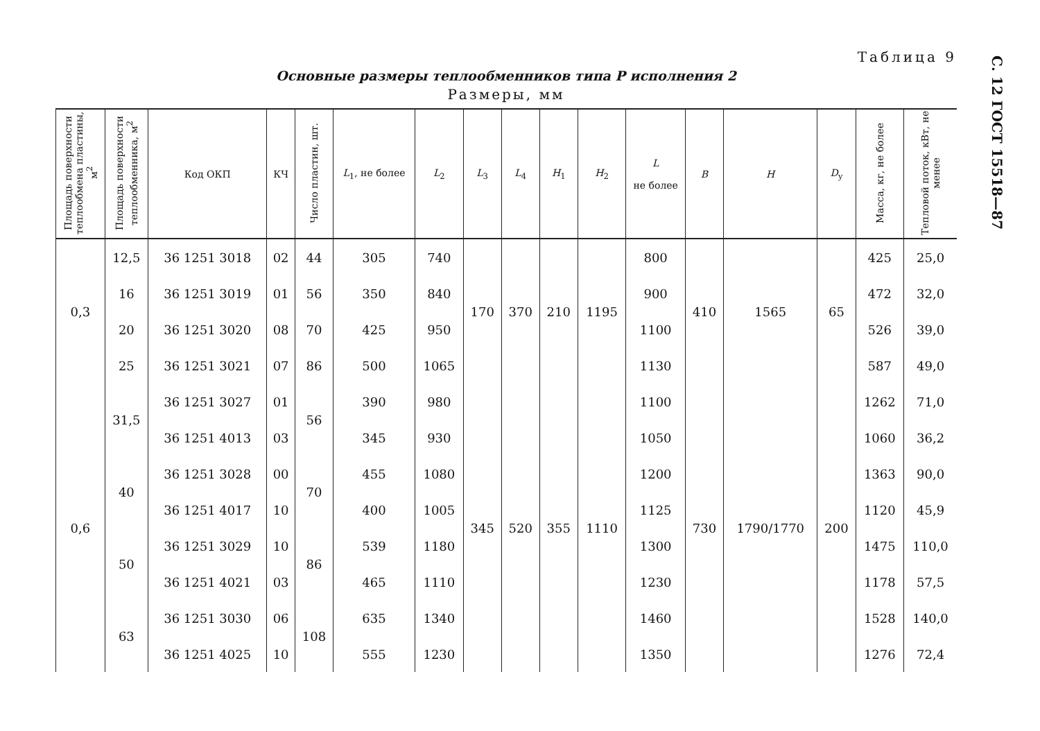С. 12 ГОСТ 15518—87
Таблица 9
Основные размеры теплообменников типа Р исполнения 2
Размеры, мм
| Площадь поверхности теплообмена пластины, м<sup>2</sup> | Площадь поверхности теплообменника, м<sup>2</sup> | Код ОКП | КЧ | Число пластин, шт. | L<sub>1</sub>, не более | L<sub>2</sub> | L<sub>3</sub> | L<sub>4</sub> | H<sub>1</sub> | H<sub>2</sub> | L не более | B | H | D<sub>у</sub> | Масса, кг, не более | Тепловой поток, кВт, не менее |
| --- | --- | --- | --- | --- | --- | --- | --- | --- | --- | --- | --- | --- | --- | --- | --- | --- |
| 0,3 | 12,5 | 36 1251 3018 | 02 | 44 | 305 | 740 | 170 | 370 | 210 | 1195 | 800 | 410 | 1565 | 65 | 425 | 25,0 |
| | 16 | 36 1251 3019 | 01 | 56 | 350 | 840 | | | | | 900 | | | | 472 | 32,0 |
| | 20 | 36 1251 3020 | 08 | 70 | 425 | 950 | | | | | 1100 | | | | 526 | 39,0 |
| | 25 | 36 1251 3021 | 07 | 86 | 500 | 1065 | | | | | 1130 | | | | 587 | 49,0 |
| 0,6 | 31,5 | 36 1251 3027 | 01 | 56 | 390 | 980 | 345 | 520 | 355 | 1110 | 1100 | 730 | 1790/1770 | 200 | 1262 | 71,0 |
| | | 36 1251 4013 | 03 | | 345 | 930 | | | | | 1050 | | | | 1060 | 36,2 |
| | 40 | 36 1251 3028 | 00 | 70 | 455 | 1080 | | | | | 1200 | | | | 1363 | 90,0 |
| | | 36 1251 4017 | 10 | | 400 | 1005 | | | | | 1125 | | | | 1120 | 45,9 |
| | 50 | 36 1251 3029 | 10 | 86 | 539 | 1180 | | | | | 1300 | | | | 1475 | 110,0 |
| | | 36 1251 4021 | 03 | | 465 | 1110 | | | | | 1230 | | | | 1178 | 57,5 |
| | 63 | 36 1251 3030 | 06 | 108 | 635 | 1340 | | | | | 1460 | | | | 1528 | 140,0 |
| | | 36 1251 4025 | 10 | | 555 | 1230 | | | | | 1350 | | | | 1276 | 72,4 |